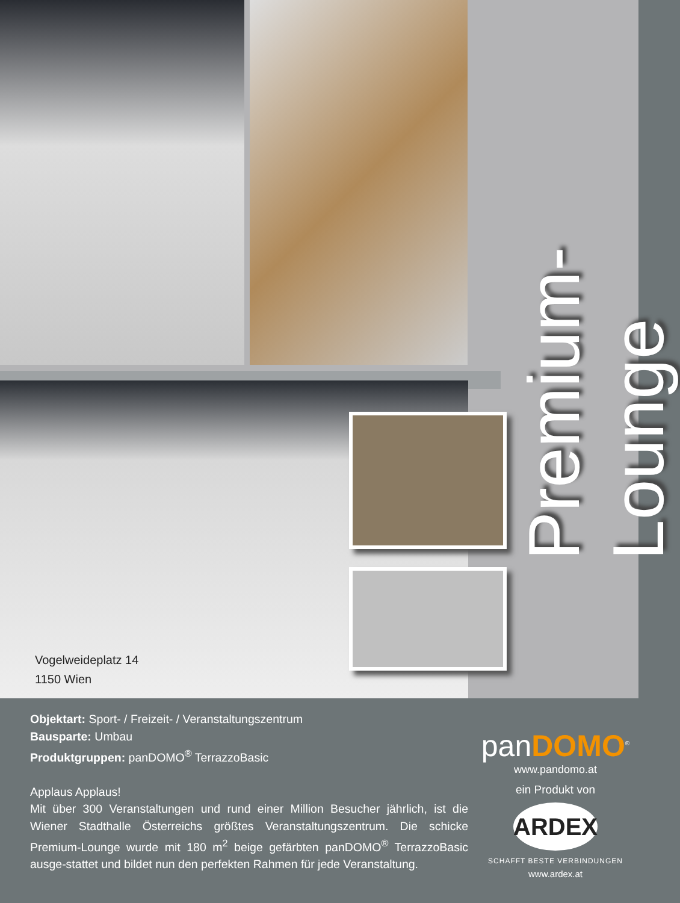Vogelweideplatz 14
1150 Wien
Premium-Lounge
Objektart: Sport- / Freizeit- / Veranstaltungszentrum
Bausparte: Umbau
Produktgruppen: panDOMO<sup>®</sup> TerrazzoBasic
Applaus Applaus!
Mit über 300 Veranstaltungen und rund einer Million Besucher jährlich, ist die Wiener Stadthalle Österreichs größtes Veranstaltungszentrum. Die schicke Premium-Lounge wurde mit 180 m<sup>2</sup> beige gefärbten panDOMO<sup>®</sup> TerrazzoBasic ausge-stattet und bildet nun den perfekten Rahmen für jede Veranstaltung.
panDOMO<sup>®</sup>
www.pandomo.at
ein Produkt von
ARDEX
SCHAFFT BESTE VERBINDUNGEN
www.ardex.at